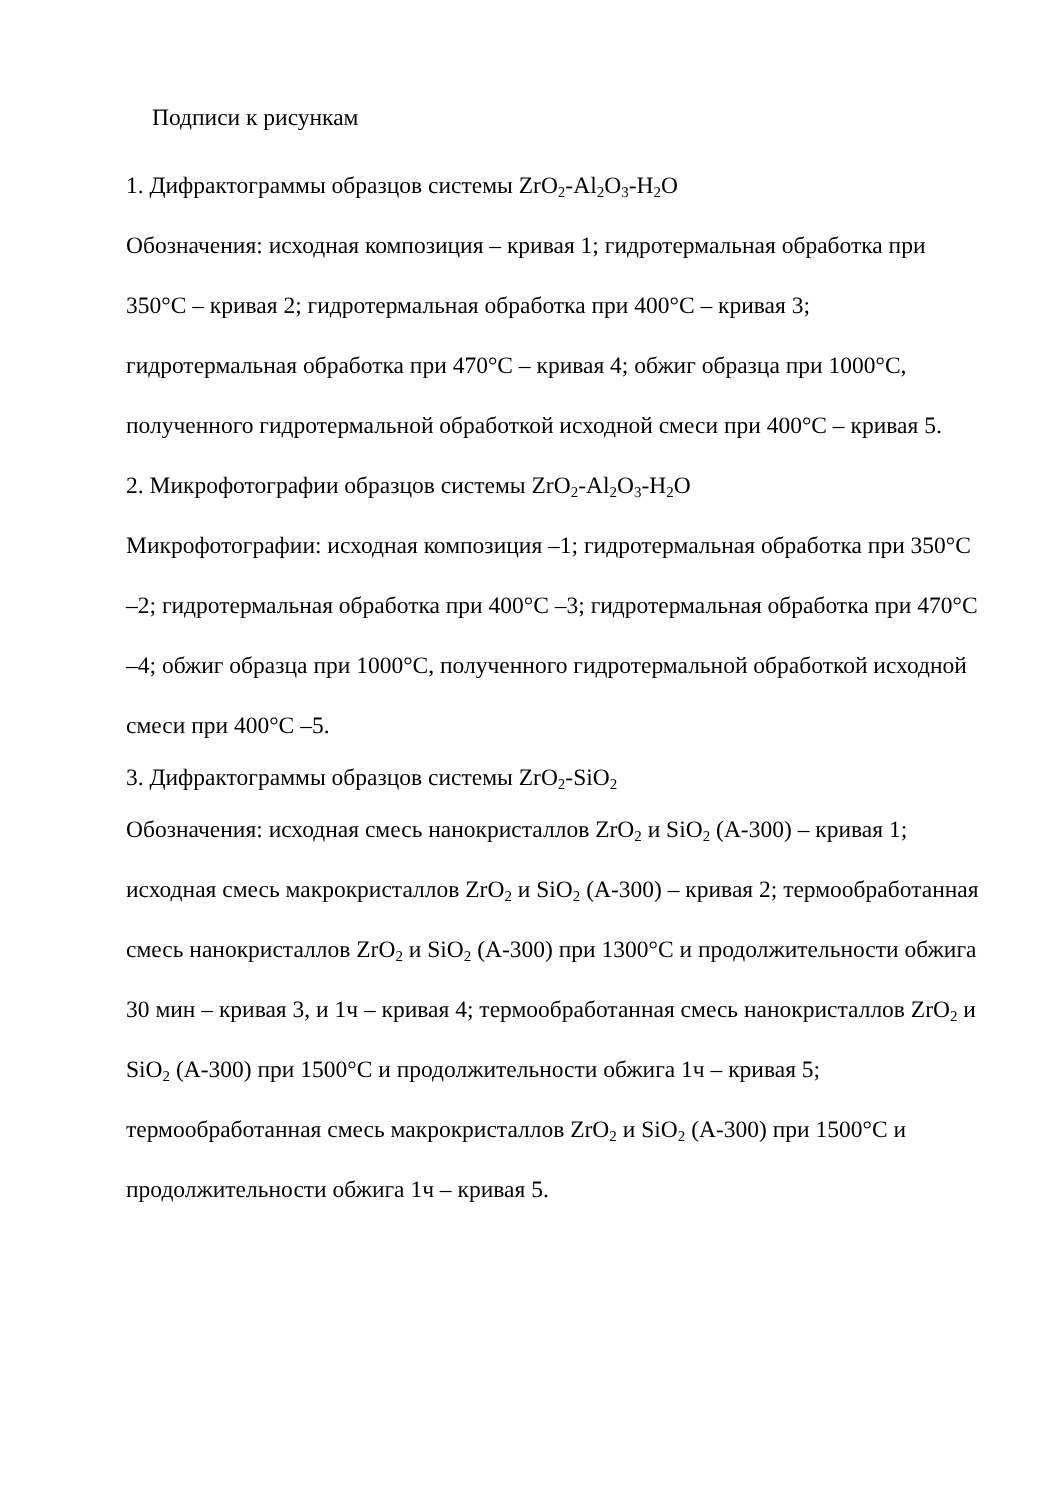Подписи к рисункам
1. Дифрактограммы образцов системы ZrO<sub>2</sub>-Al<sub>2</sub>O<sub>3</sub>-H<sub>2</sub>O
Обозначения: исходная композиция – кривая 1; гидротермальная обработка при 350°С – кривая 2; гидротермальная обработка при 400°С – кривая 3; гидротермальная обработка при 470°С – кривая 4; обжиг образца при 1000°С, полученного гидротермальной обработкой исходной смеси при 400°С – кривая 5.
2. Микрофотографии образцов системы ZrO<sub>2</sub>-Al<sub>2</sub>O<sub>3</sub>-H<sub>2</sub>O
Микрофотографии: исходная композиция –1; гидротермальная обработка при 350°С –2; гидротермальная обработка при 400°С –3; гидротермальная обработка при 470°С –4; обжиг образца при 1000°С, полученного гидротермальной обработкой исходной смеси при 400°С –5.
3. Дифрактограммы образцов системы ZrO<sub>2</sub>-SiO<sub>2</sub>
Обозначения: исходная смесь нанокристаллов ZrO<sub>2</sub> и SiO<sub>2</sub> (А-300) – кривая 1; исходная смесь макрокристаллов ZrO<sub>2</sub> и SiO<sub>2</sub> (А-300) – кривая 2; термообработанная смесь нанокристаллов ZrO<sub>2</sub> и SiO<sub>2</sub> (А-300) при 1300°С и продолжительности обжига 30 мин – кривая 3, и 1ч – кривая 4; термообработанная смесь нанокристаллов ZrO<sub>2</sub> и SiO<sub>2</sub> (А-300) при 1500°С и продолжительности обжига 1ч – кривая 5; термообработанная смесь макрокристаллов ZrO<sub>2</sub> и SiO<sub>2</sub> (А-300) при 1500°С и продолжительности обжига 1ч – кривая 5.